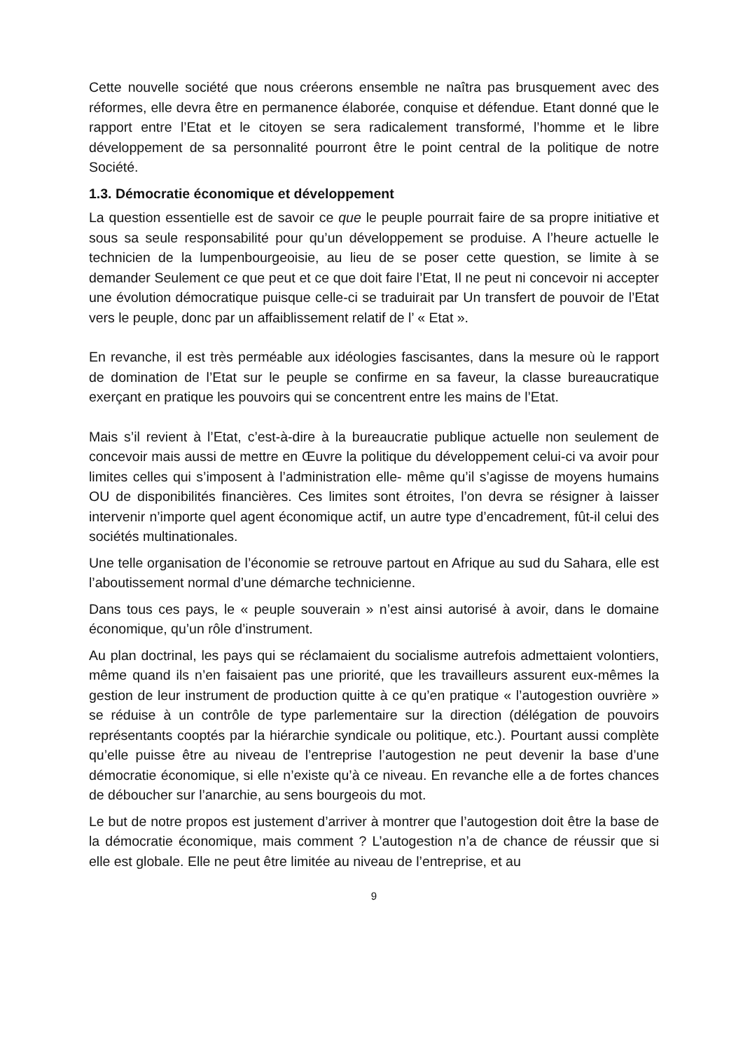Cette nouvelle société que nous créerons ensemble ne naîtra pas brusquement avec des réformes, elle devra être en permanence élaborée, conquise et défendue. Etant donné que le rapport entre l’Etat et le citoyen se sera radicalement transformé, l’homme et le libre développement de sa personnalité pourront être le point central de la politique de notre Société.
1.3. Démocratie économique et développement
La question essentielle est de savoir ce que le peuple pourrait faire de sa propre initiative et sous sa seule responsabilité pour qu’un développement se produise. A l’heure actuelle le technicien de la lumpenbourgeoisie, au lieu de se poser cette question, se limite à se demander Seulement ce que peut et ce que doit faire l’Etat, Il ne peut ni concevoir ni accepter une évolution démocratique puisque celle-ci se traduirait par Un transfert de pouvoir de l’Etat vers le peuple, donc par un affaiblissement relatif de l’ « Etat ».
En revanche, il est très perméable aux idéologies fascisantes, dans la mesure où le rapport de domination de l’Etat sur le peuple se confirme en sa faveur, la classe bureaucratique exerçant en pratique les pouvoirs qui se concentrent entre les mains de l’Etat.
Mais s’il revient à l’Etat, c’est-à-dire à la bureaucratie publique actuelle non seulement de concevoir mais aussi de mettre en Œuvre la politique du développement celui-ci va avoir pour limites celles qui s’imposent à l’administration elle- même qu’il s’agisse de moyens humains OU de disponibilités financières. Ces limites sont étroites, l’on devra se résigner à laisser intervenir n’importe quel agent économique actif, un autre type d’encadrement, fût-il celui des sociétés multinationales.
Une telle organisation de l’économie se retrouve partout en Afrique au sud du Sahara, elle est l’aboutissement normal d’une démarche technicienne.
Dans tous ces pays, le « peuple souverain » n’est ainsi autorisé à avoir, dans le domaine économique, qu’un rôle d’instrument.
Au plan doctrinal, les pays qui se réclamaient du socialisme autrefois admettaient volontiers, même quand ils n’en faisaient pas une priorité, que les travailleurs assurent eux-mêmes la gestion de leur instrument de production quitte à ce qu’en pratique « l’autogestion ouvrière » se réduise à un contrôle de type parlementaire sur la direction (délégation de pouvoirs représentants cooptés par la hiérarchie syndicale ou politique, etc.). Pourtant aussi complète qu’elle puisse être au niveau de l’entreprise l’autogestion ne peut devenir la base d’une démocratie économique, si elle n’existe qu’à ce niveau. En revanche elle a de fortes chances de déboucher sur l’anarchie, au sens bourgeois du mot.
Le but de notre propos est justement d’arriver à montrer que l’autogestion doit être la base de la démocratie économique, mais comment ? L’autogestion n’a de chance de réussir que si elle est globale. Elle ne peut être limitée au niveau de l’entreprise, et au
9